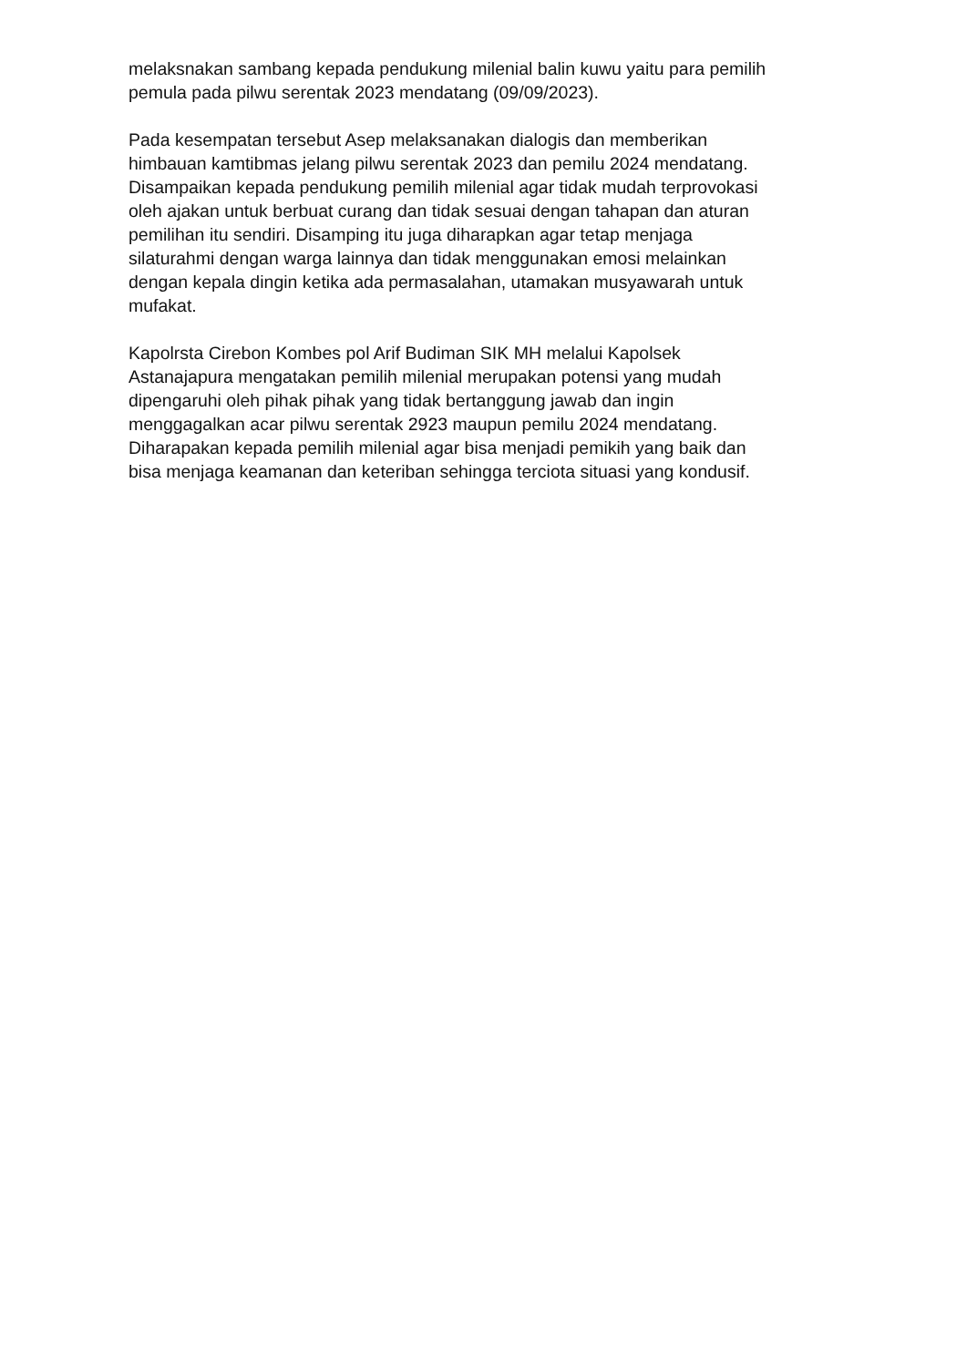melaksnakan sambang kepada pendukung milenial balin kuwu yaitu para pemilih
pemula pada pilwu serentak 2023 mendatang (09/09/2023).
Pada kesempatan tersebut Asep melaksanakan dialogis dan memberikan
himbauan kamtibmas jelang pilwu serentak 2023 dan pemilu 2024 mendatang.
Disampaikan kepada pendukung pemilih milenial agar tidak mudah terprovokasi
oleh ajakan untuk berbuat curang dan tidak sesuai dengan tahapan dan aturan
pemilihan itu sendiri. Disamping itu juga diharapkan agar tetap menjaga
silaturahmi dengan warga lainnya dan tidak menggunakan emosi melainkan
dengan kepala dingin ketika ada permasalahan, utamakan musyawarah untuk
mufakat.
Kapolrsta Cirebon Kombes pol Arif Budiman SIK MH melalui Kapolsek
Astanajapura mengatakan pemilih milenial merupakan potensi yang mudah
dipengaruhi oleh pihak pihak yang tidak bertanggung jawab dan ingin
menggagalkan acar pilwu serentak 2923 maupun pemilu 2024 mendatang.
Diharapakan kepada pemilih milenial agar bisa menjadi pemikih yang baik dan
bisa menjaga keamanan dan keteriban sehingga terciota situasi yang kondusif.